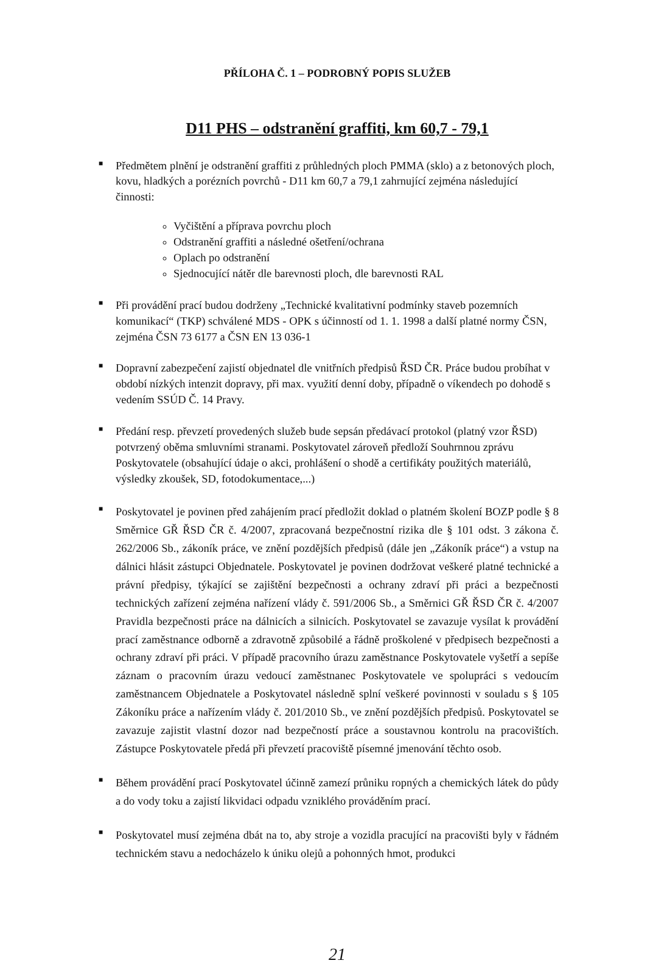PŘÍLOHA Č. 1 – PODROBNÝ POPIS SLUŽEB
D11 PHS – odstranění graffiti, km 60,7 - 79,1
■ Předmětem plnění je odstranění graffiti z průhledných ploch PMMA (sklo) a z betonových ploch, kovu, hladkých a porézních povrchů - D11 km 60,7 a 79,1 zahrnující zejména následující činnosti:
Vyčištění a příprava povrchu ploch
Odstranění graffiti a následné ošetření/ochrana
Oplach po odstranění
Sjednocující nátěr dle barevnosti ploch, dle barevnosti RAL
■ Při provádění prací budou dodrženy „Technické kvalitativní podmínky staveb pozemních komunikací“ (TKP) schválené MDS - OPK s účinností od 1. 1. 1998 a další platné normy ČSN, zejména ČSN 73 6177 a ČSN EN 13 036-1
■ Dopravní zabezpečení zajistí objednatel dle vnitřních předpisů ŘSD ČR. Práce budou probíhat v období nízkých intenzit dopravy, při max. využití denní doby, případně o víkendech po dohodě s vedením SSÚD Č. 14 Pravy.
■ Předání resp. převzetí provedených služeb bude sepsán předávací protokol (platný vzor ŘSD) potvrzený oběma smluvními stranami. Poskytovatel zároveň předloží Souhrnnou zprávu Poskytovatele (obsahující údaje o akci, prohlášení o shodě a certifikáty použitých materiálů, výsledky zkoušek, SD, fotodokumentace,...)
■ Poskytovatel je povinen před zahájením prací předložit doklad o platném školení BOZP podle § 8 Směrnice GŘ ŘSD ČR č. 4/2007, zpracovaná bezpečnostní rizika dle § 101 odst. 3 zákona č. 262/2006 Sb., zákoník práce, ve znění pozdějších předpisů (dále jen „Zákoník práce“) a vstup na dálnici hlásit zástupci Objednatele. Poskytovatel je povinen dodržovat veškeré platné technické a právní předpisy, týkající se zajištění bezpečnosti a ochrany zdraví při práci a bezpečnosti technických zařízení zejména nařízení vlády č. 591/2006 Sb., a Směrnici GŘ ŘSD ČR č. 4/2007 Pravidla bezpečnosti práce na dálnicích a silnicích. Poskytovatel se zavazuje vysílat k provádění prací zaměstnance odborně a zdravotně způsobilé a řádně proškolené v předpisech bezpečnosti a ochrany zdraví při práci. V případě pracovního úrazu zaměstnance Poskytovatele vyšetří a sepíše záznam o pracovním úrazu vedoucí zaměstnanec Poskytovatele ve spolupráci s vedoucím zaměstnancem Objednatele a Poskytovatel následně splní veškeré povinnosti v souladu s § 105 Zákoníku práce a nařízením vlády č. 201/2010 Sb., ve znění pozdějších předpisů. Poskytovatel se zavazuje zajistit vlastní dozor nad bezpečností práce a soustavnou kontrolu na pracovištích. Zástupce Poskytovatele předá při převzetí pracoviště písemné jmenování těchto osob.
■ Během provádění prací Poskytovatel účinně zamezí průniku ropných a chemických látek do půdy a do vody toku a zajistí likvidaci odpadu vzniklého prováděním prací.
■ Poskytovatel musí zejména dbát na to, aby stroje a vozidla pracující na pracovišti byly v řádném technickém stavu a nedocházelo k úniku olejů a pohonných hmot, produkci
21